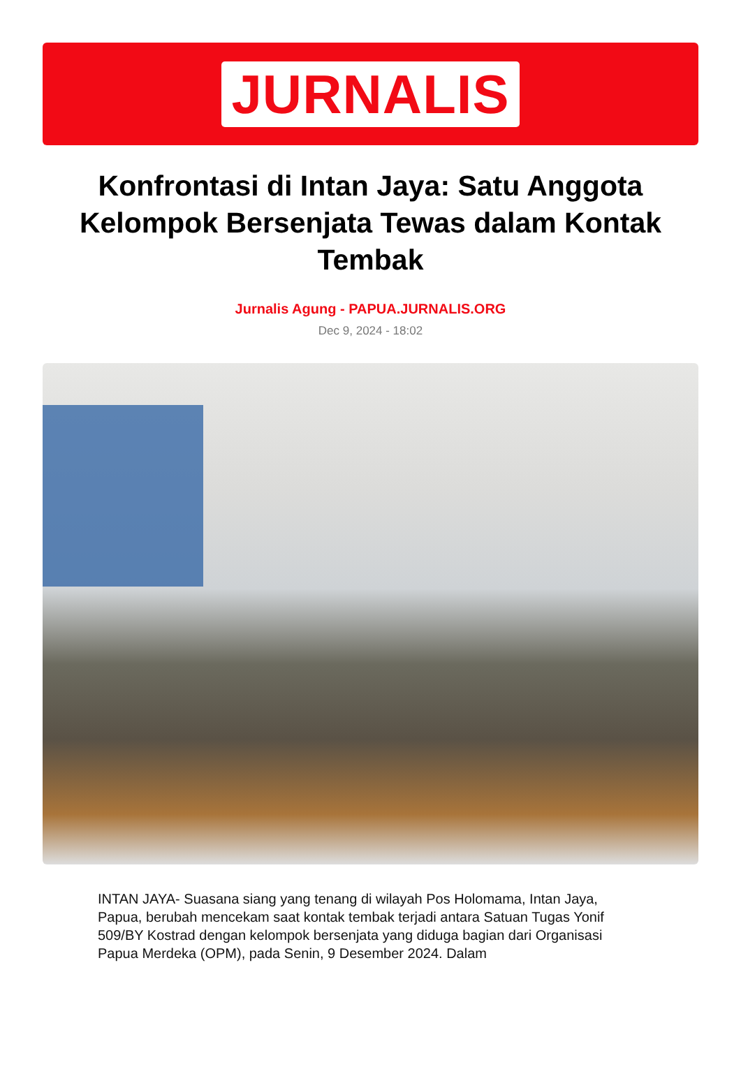JURNALIS
Konfrontasi di Intan Jaya: Satu Anggota Kelompok Bersenjata Tewas dalam Kontak Tembak
Jurnalis Agung - PAPUA.JURNALIS.ORG
Dec 9, 2024 - 18:02
INTAN JAYA- Suasana siang yang tenang di wilayah Pos Holomama, Intan Jaya, Papua, berubah mencekam saat kontak tembak terjadi antara Satuan Tugas Yonif 509/BY Kostrad dengan kelompok bersenjata yang diduga bagian dari Organisasi Papua Merdeka (OPM), pada Senin, 9 Desember 2024. Dalam